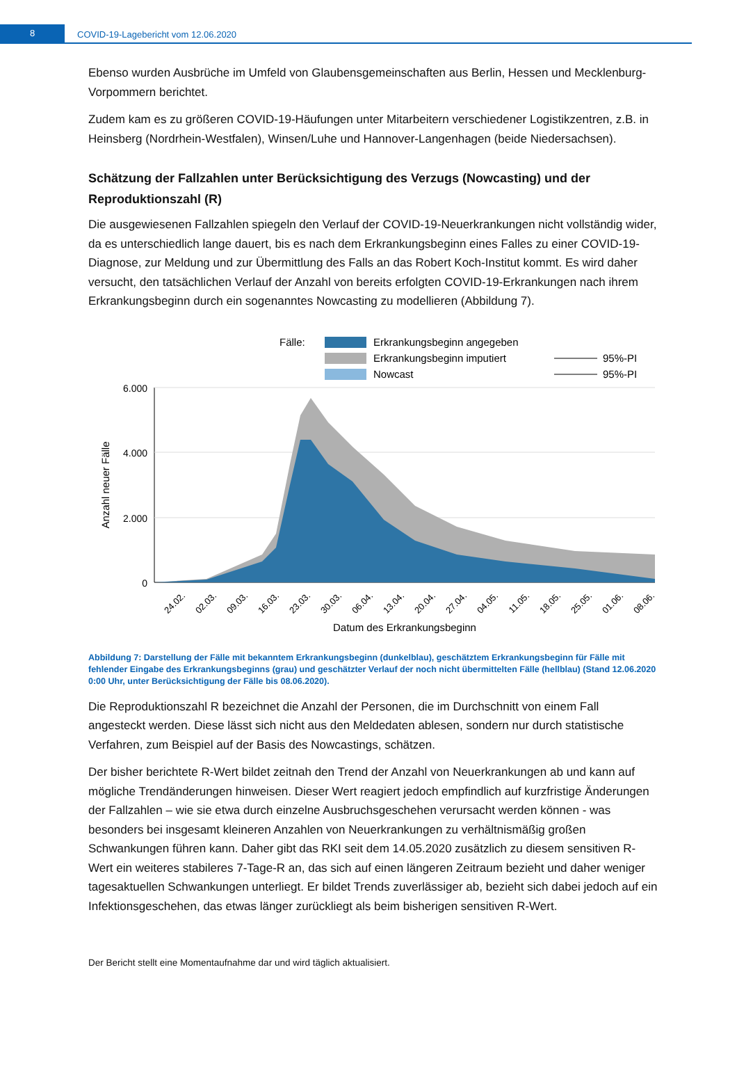8
COVID-19-Lagebericht vom 12.06.2020
Ebenso wurden Ausbrüche im Umfeld von Glaubensgemeinschaften aus Berlin, Hessen und Mecklenburg-Vorpommern berichtet.
Zudem kam es zu größeren COVID-19-Häufungen unter Mitarbeitern verschiedener Logistikzentren, z.B. in Heinsberg (Nordrhein-Westfalen), Winsen/Luhe und Hannover-Langenhagen (beide Niedersachsen).
Schätzung der Fallzahlen unter Berücksichtigung des Verzugs (Nowcasting) und der Reproduktionszahl (R)
Die ausgewiesenen Fallzahlen spiegeln den Verlauf der COVID-19-Neuerkrankungen nicht vollständig wider, da es unterschiedlich lange dauert, bis es nach dem Erkrankungsbeginn eines Falles zu einer COVID-19-Diagnose, zur Meldung und zur Übermittlung des Falls an das Robert Koch-Institut kommt. Es wird daher versucht, den tatsächlichen Verlauf der Anzahl von bereits erfolgten COVID-19-Erkrankungen nach ihrem Erkrankungsbeginn durch ein sogenanntes Nowcasting zu modellieren (Abbildung 7).
Fälle:
Erkrankungsbeginn angegeben
Erkrankungsbeginn imputiert
Nowcast
95%-PI
95%-PI
6.000
4.000
2.000
0
Anzahl neuer Fälle
24.02.
02.03.
09.03.
16.03.
23.03.
30.03.
06.04.
13.04.
20.04.
27.04.
04.05.
11.05.
18.05.
25.05.
01.06.
08.06.
Datum des Erkrankungsbeginn
Abbildung 7: Darstellung der Fälle mit bekanntem Erkrankungsbeginn (dunkelblau), geschätztem Erkrankungsbeginn für Fälle mit fehlender Eingabe des Erkrankungsbeginns (grau) und geschätzter Verlauf der noch nicht übermittelten Fälle (hellblau) (Stand 12.06.2020 0:00 Uhr, unter Berücksichtigung der Fälle bis 08.06.2020).
Die Reproduktionszahl R bezeichnet die Anzahl der Personen, die im Durchschnitt von einem Fall angesteckt werden. Diese lässt sich nicht aus den Meldedaten ablesen, sondern nur durch statistische Verfahren, zum Beispiel auf der Basis des Nowcastings, schätzen.
Der bisher berichtete R-Wert bildet zeitnah den Trend der Anzahl von Neuerkrankungen ab und kann auf mögliche Trendänderungen hinweisen. Dieser Wert reagiert jedoch empfindlich auf kurzfristige Änderungen der Fallzahlen – wie sie etwa durch einzelne Ausbruchsgeschehen verursacht werden können - was besonders bei insgesamt kleineren Anzahlen von Neuerkrankungen zu verhältnismäßig großen Schwankungen führen kann. Daher gibt das RKI seit dem 14.05.2020 zusätzlich zu diesem sensitiven R-Wert ein weiteres stabileres 7-Tage-R an, das sich auf einen längeren Zeitraum bezieht und daher weniger tagesaktuellen Schwankungen unterliegt. Er bildet Trends zuverlässiger ab, bezieht sich dabei jedoch auf ein Infektionsgeschehen, das etwas länger zurückliegt als beim bisherigen sensitiven R-Wert.
Der Bericht stellt eine Momentaufnahme dar und wird täglich aktualisiert.